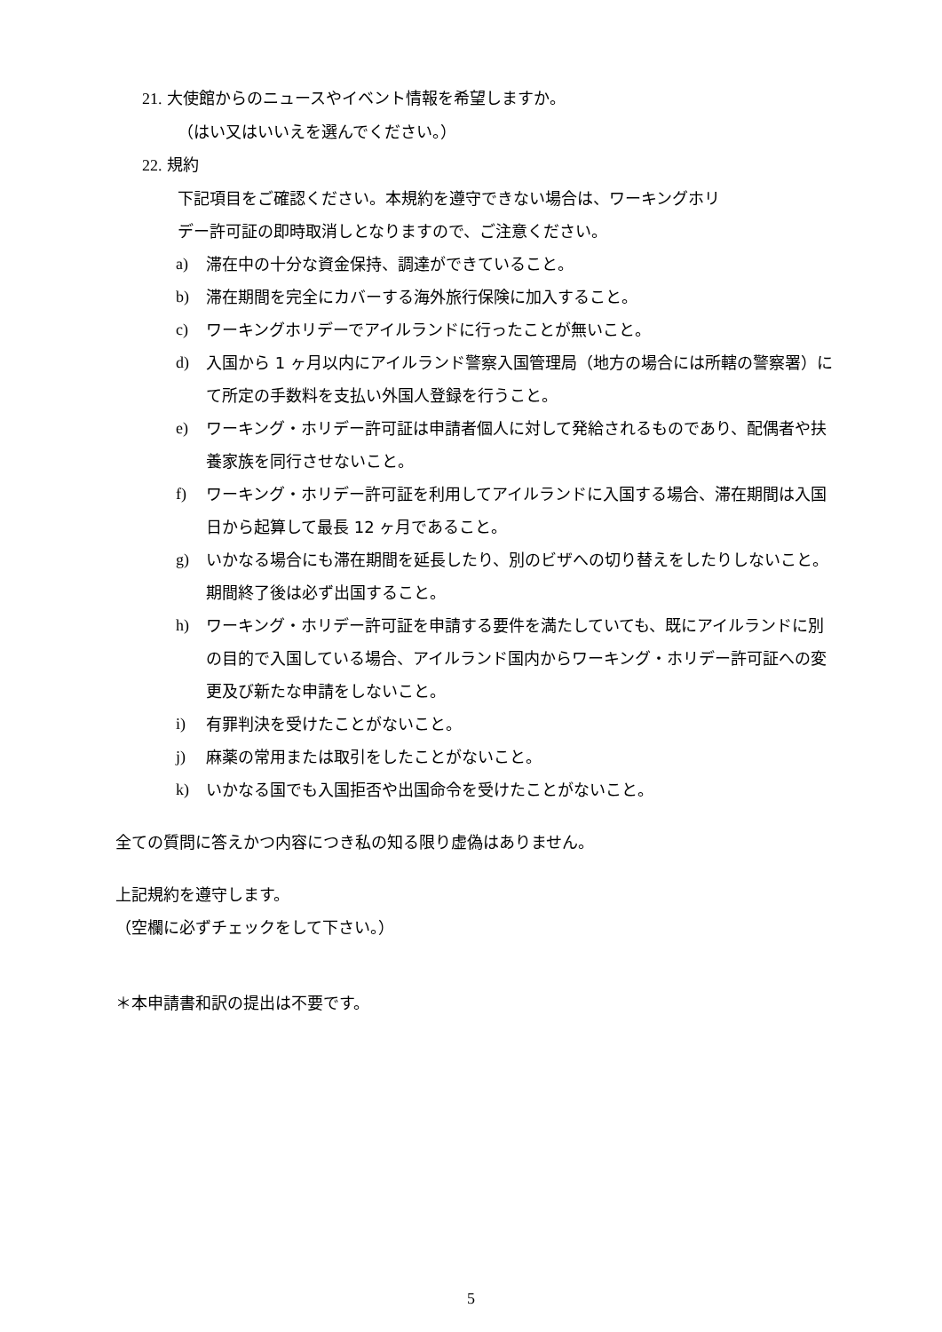21. 大使館からのニュースやイベント情報を希望しますか。
（はい又はいいえを選んでください。）
22. 規約
下記項目をご確認ください。本規約を遵守できない場合は、ワーキングホリ
デー許可証の即時取消しとなりますので、ご注意ください。
a) 滞在中の十分な資金保持、調達ができていること。
b) 滞在期間を完全にカバーする海外旅行保険に加入すること。
c) ワーキングホリデーでアイルランドに行ったことが無いこと。
d) 入国から 1 ヶ月以内にアイルランド警察入国管理局（地方の場合には所轄の警察署）にて所定の手数料を支払い外国人登録を行うこと。
e) ワーキング・ホリデー許可証は申請者個人に対して発給されるものであり、配偶者や扶養家族を同行させないこと。
f) ワーキング・ホリデー許可証を利用してアイルランドに入国する場合、滞在期間は入国日から起算して最長 12 ヶ月であること。
g) いかなる場合にも滞在期間を延長したり、別のビザへの切り替えをしたりしないこと。期間終了後は必ず出国すること。
h) ワーキング・ホリデー許可証を申請する要件を満たしていても、既にアイルランドに別の目的で入国している場合、アイルランド国内からワーキング・ホリデー許可証への変更及び新たな申請をしないこと。
i) 有罪判決を受けたことがないこと。
j) 麻薬の常用または取引をしたことがないこと。
k) いかなる国でも入国拒否や出国命令を受けたことがないこと。
全ての質問に答えかつ内容につき私の知る限り虚偽はありません。
上記規約を遵守します。
（空欄に必ずチェックをして下さい。）
＊本申請書和訳の提出は不要です。
5